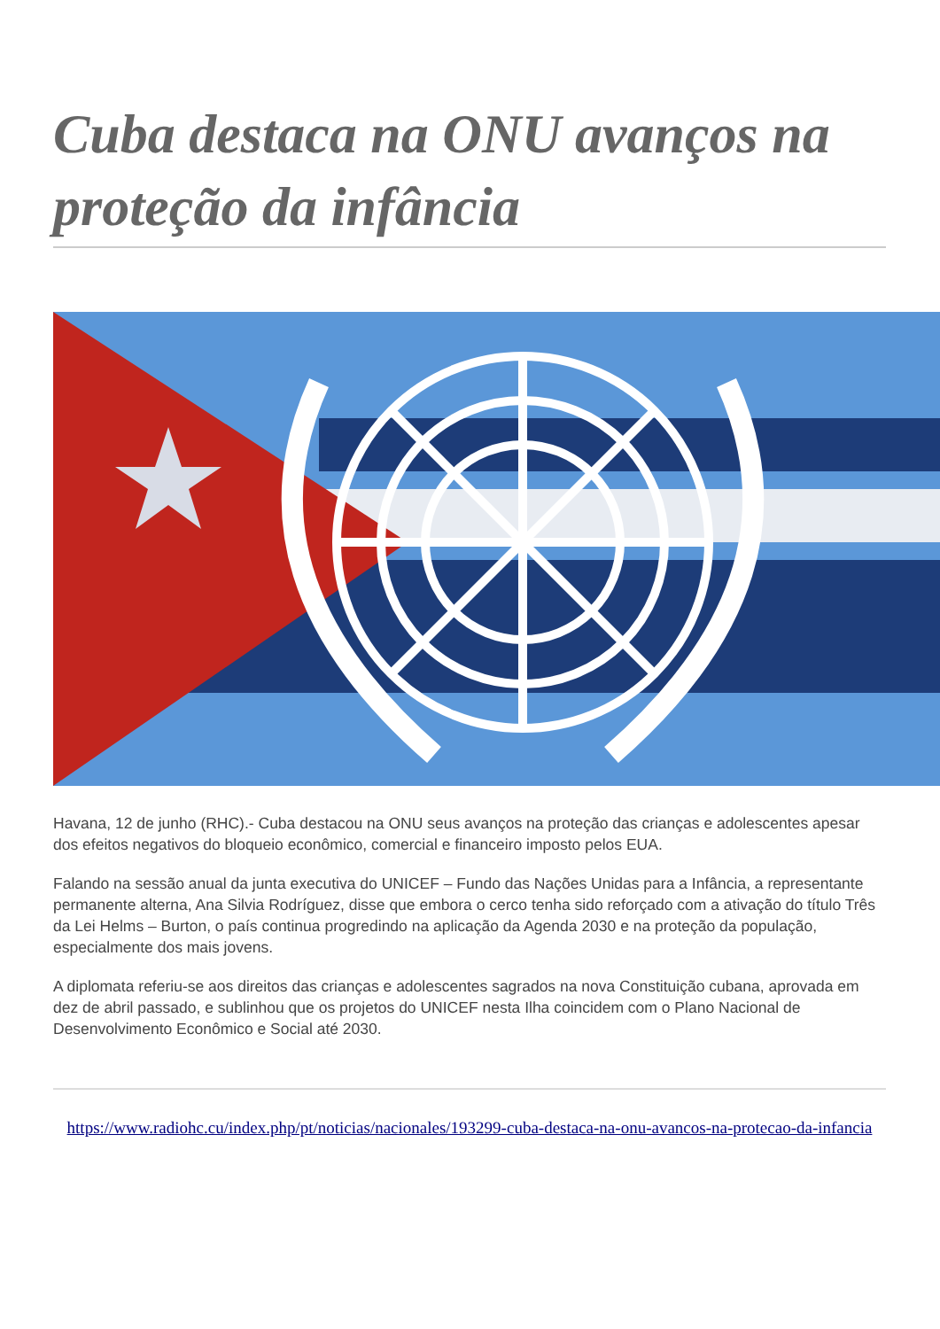Cuba destaca na ONU avanços na proteção da infância
Havana, 12 de junho (RHC).- Cuba destacou na ONU seus avanços na proteção das crianças e adolescentes apesar dos efeitos negativos do bloqueio econômico, comercial e financeiro imposto pelos EUA.
Falando na sessão anual da junta executiva do UNICEF – Fundo das Nações Unidas para a Infância, a representante permanente alterna, Ana Silvia Rodríguez, disse que embora o cerco tenha sido reforçado com a ativação do título Três da Lei Helms – Burton, o país continua progredindo na aplicação da Agenda 2030 e na proteção da população, especialmente dos mais jovens.
A diplomata referiu-se aos direitos das crianças e adolescentes sagrados na nova Constituição cubana, aprovada em dez de abril passado, e sublinhou que os projetos do UNICEF nesta Ilha coincidem com o Plano Nacional de Desenvolvimento Econômico e Social até 2030.
https://www.radiohc.cu/index.php/pt/noticias/nacionales/193299-cuba-destaca-na-onu-avancos-na-protecao-da-infancia